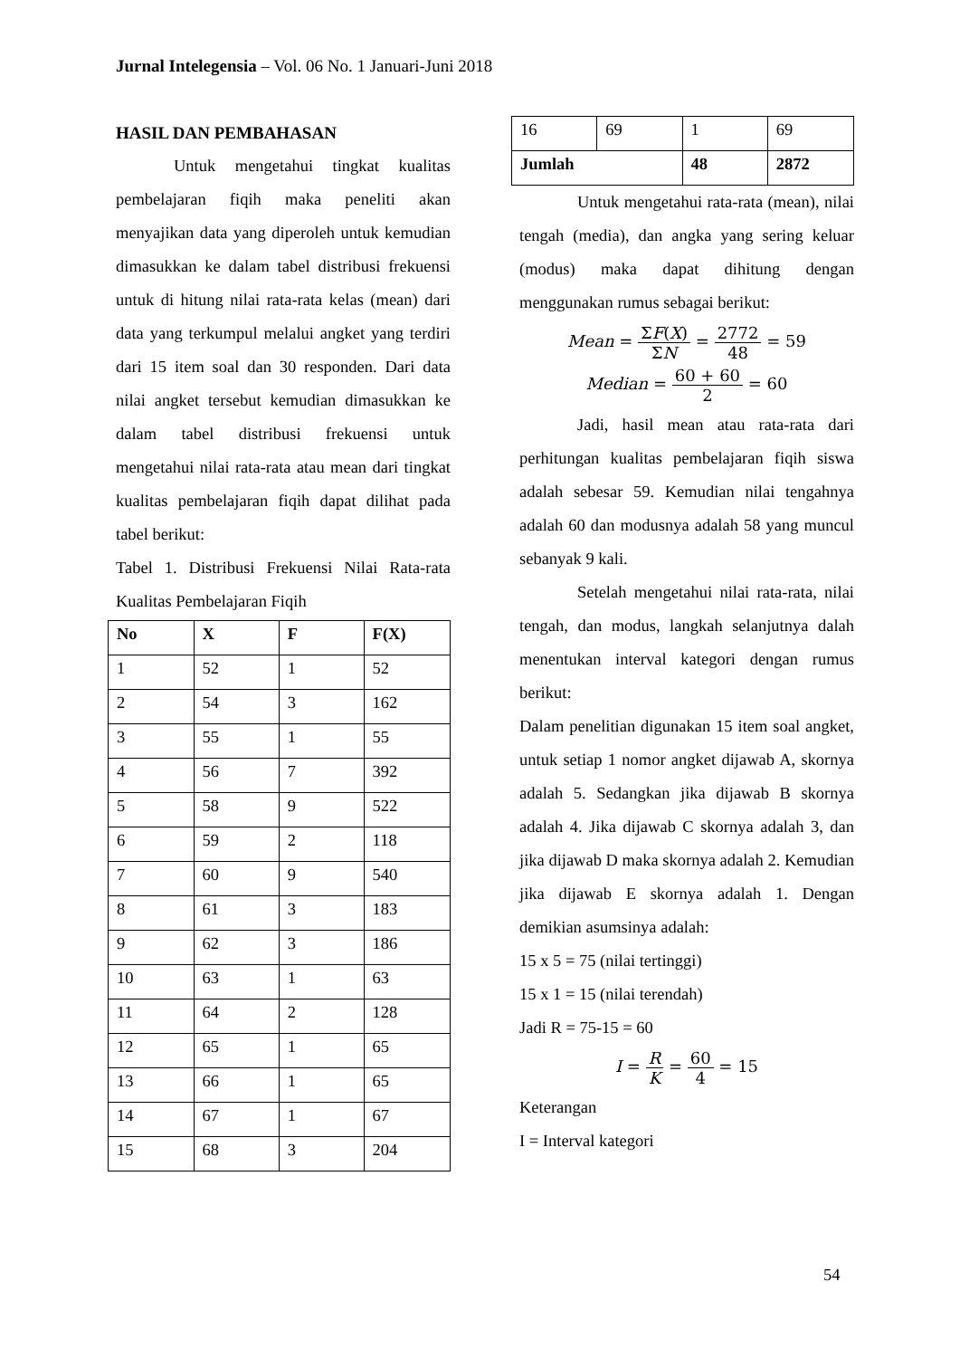Jurnal Intelegensia – Vol. 06 No. 1 Januari-Juni 2018
HASIL DAN PEMBAHASAN
Untuk mengetahui tingkat kualitas pembelajaran fiqih maka peneliti akan menyajikan data yang diperoleh untuk kemudian dimasukkan ke dalam tabel distribusi frekuensi untuk di hitung nilai rata-rata kelas (mean) dari data yang terkumpul melalui angket yang terdiri dari 15 item soal dan 30 responden. Dari data nilai angket tersebut kemudian dimasukkan ke dalam tabel distribusi frekuensi untuk mengetahui nilai rata-rata atau mean dari tingkat kualitas pembelajaran fiqih dapat dilihat pada tabel berikut:
Tabel 1. Distribusi Frekuensi Nilai Rata-rata Kualitas Pembelajaran Fiqih
| No | X | F | F(X) |
| --- | --- | --- | --- |
| 1 | 52 | 1 | 52 |
| 2 | 54 | 3 | 162 |
| 3 | 55 | 1 | 55 |
| 4 | 56 | 7 | 392 |
| 5 | 58 | 9 | 522 |
| 6 | 59 | 2 | 118 |
| 7 | 60 | 9 | 540 |
| 8 | 61 | 3 | 183 |
| 9 | 62 | 3 | 186 |
| 10 | 63 | 1 | 63 |
| 11 | 64 | 2 | 128 |
| 12 | 65 | 1 | 65 |
| 13 | 66 | 1 | 65 |
| 14 | 67 | 1 | 67 |
| 15 | 68 | 3 | 204 |
| 16 | 69 | 1 | 69 |
| Jumlah | | 48 | 2872 |
Untuk mengetahui rata-rata (mean), nilai tengah (media), dan angka yang sering keluar (modus) maka dapat dihitung dengan menggunakan rumus sebagai berikut:
Mean = ΣF(X) ΣN = 2772 48 = 59
Median = 60 + 60 2 = 60
Jadi, hasil mean atau rata-rata dari perhitungan kualitas pembelajaran fiqih siswa adalah sebesar 59. Kemudian nilai tengahnya adalah 60 dan modusnya adalah 58 yang muncul sebanyak 9 kali.
Setelah mengetahui nilai rata-rata, nilai tengah, dan modus, langkah selanjutnya dalah menentukan interval kategori dengan rumus berikut:
Dalam penelitian digunakan 15 item soal angket, untuk setiap 1 nomor angket dijawab A, skornya adalah 5. Sedangkan jika dijawab B skornya adalah 4. Jika dijawab C skornya adalah 3, dan jika dijawab D maka skornya adalah 2. Kemudian jika dijawab E skornya adalah 1. Dengan demikian asumsinya adalah:
15 x 5 = 75 (nilai tertinggi)
15 x 1 = 15 (nilai terendah)
Jadi R = 75-15 = 60
I = R K = 60 4 = 15
Keterangan
I = Interval kategori
54